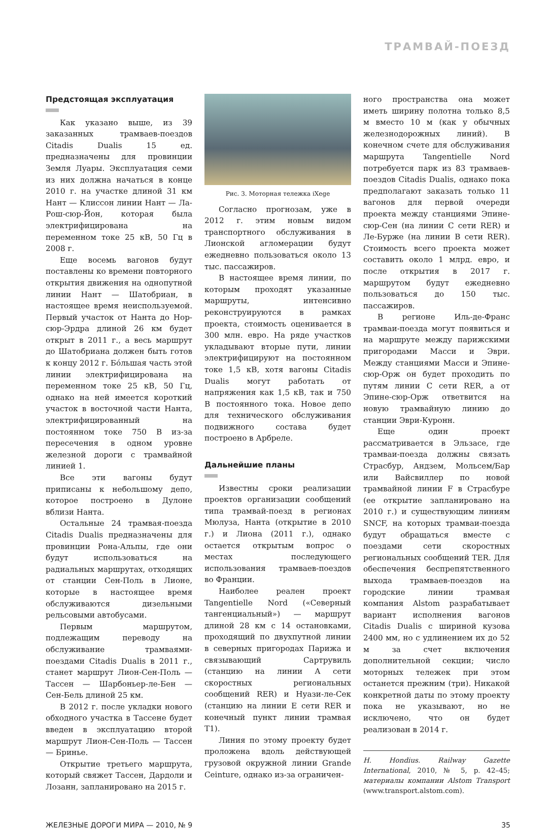ТРАМВАЙ-ПОЕЗД
Предстоящая эксплуатация
Как указано выше, из 39 заказанных трамваев-поездов Citadis Dualis 15 ед. предназначены для провинции Земля Луары. Эксплуатация семи из них должна начаться в конце 2010 г. на участке длиной 31 км Нант — Клиссон линии Нант — Ла-Рош-сюр-Йон, которая была электрифицирована на переменном токе 25 кВ, 50 Гц в 2008 г.
Еще восемь вагонов будут поставлены ко времени повторного открытия движения на однопутной линии Нант — Шатобриан, в настоящее время неиспользуемой. Первый участок от Нанта до Нор-сюр-Эрдра длиной 26 км будет открыт в 2011 г., а весь маршрут до Шатобриана должен быть готов к концу 2012 г. Бóльшая часть этой линии электрифицирована на переменном токе 25 кВ, 50 Гц, однако на ней имеется короткий участок в восточной части Нанта, электрифицированный на постоянном токе 750 В из-за пересечения в одном уровне железной дороги с трамвайной линией 1.
Все эти вагоны будут приписаны к небольшому депо, которое построено в Дулоне вблизи Нанта.
Остальные 24 трамвая-поезда Citadis Dualis предназначены для провинции Рона-Альпы, где они будут использоваться на радиальных маршрутах, отходящих от станции Сен-Поль в Лионе, которые в настоящее время обслуживаются дизельными рельсовыми автобусами.
Первым маршрутом, подлежащим переводу на обслуживание трамваями-поездами Citadis Dualis в 2011 г., станет маршрут Лион-Сен-Поль — Тассен — Шарбоньер-ле-Бен — Сен-Бель длиной 25 км.
В 2012 г. после укладки нового обходного участка в Тассене будет введен в эксплуатацию второй маршрут Лион-Сен-Поль — Тассен — Бринье.
Открытие третьего маршрута, который свяжет Тассен, Дардоли и Лозанн, запланировано на 2015 г.
Рис. 3. Моторная тележка iXege
Согласно прогнозам, уже в 2012 г. этим новым видом транспортного обслуживания в Лионской агломерации будут ежедневно пользоваться около 13 тыс. пассажиров.
В настоящее время линии, по которым проходят указанные маршруты, интенсивно реконструируются в рамках проекта, стоимость оценивается в 300 млн. евро. На ряде участков укладывают вторые пути, линии электрифицируют на постоянном токе 1,5 кВ, хотя вагоны Citadis Dualis могут работать от напряжения как 1,5 кВ, так и 750 В постоянного тока. Новое депо для технического обслуживания подвижного состава будет построено в Арбреле.
Дальнейшие планы
Известны сроки реализации проектов организации сообщений типа трамвай-поезд в регионах Мюлуза, Нанта (открытие в 2010 г.) и Лиона (2011 г.), однако остается открытым вопрос о местах последующего использования трамваев-поездов во Франции.
Наиболее реален проект Tangentielle Nord («Северный тангенциальный») — маршрут длиной 28 км с 14 остановками, проходящий по двухпутной линии в северных пригородах Парижа и связывающий Сартрувиль (станцию на линии A сети скоростных региональных сообщений RER) и Нуази-ле-Сек (станцию на линии E сети RER и конечный пункт линии трамвая T1).
Линия по этому проекту будет проложена вдоль действующей грузовой окружной линии Grande Ceinture, однако из-за ограничен-
ного пространства она может иметь ширину полотна только 8,5 м вместо 10 м (как у обычных железнодорожных линий). В конечном счете для обслуживания маршрута Tangentielle Nord потребуется парк из 83 трамваев-поездов Citadis Dualis, однако пока предполагают заказать только 11 вагонов для первой очереди проекта между станциями Эпине-сюр-Сен (на линии C сети RER) и Ле-Бурже (на линии B сети RER). Стоимость всего проекта может составить около 1 млрд. евро, и после открытия в 2017 г. маршрутом будут ежедневно пользоваться до 150 тыс. пассажиров.
В регионе Иль-де-Франс трамваи-поезда могут появиться и на маршруте между парижскими пригородами Масси и Эври. Между станциями Масси и Эпине-сюр-Орж он будет проходить по путям линии C сети RER, а от Эпине-сюр-Орж ответвится на новую трамвайную линию до станции Эври-Куронн.
Еще один проект рассматривается в Эльзасе, где трамваи-поезда должны связать Страсбур, Андзем, Мольсем/Бар или Вайсвиллер по новой трамвайной линии F в Страсбуре (ее открытие запланировано на 2010 г.) и существующим линиям SNCF, на которых трамваи-поезда будут обращаться вместе с поездами сети скоростных региональных сообщений TER. Для обеспечения беспрепятственного выхода трамваев-поездов на городские линии трамвая компания Alstom разрабатывает вариант исполнения вагонов Citadis Dualis с шириной кузова 2400 мм, но с удлинением их до 52 м за счет включения дополнительной секции; число моторных тележек при этом останется прежним (три). Никакой конкретной даты по этому проекту пока не указывают, но не исключено, что он будет реализован в 2014 г.
H. Hondius. Railway Gazette International, 2010, № 5, p. 42–45; материалы компании Alstom Transport (www.transport.alstom.com).
ЖЕЛЕЗНЫЕ ДОРОГИ МИРА — 2010, № 9 35